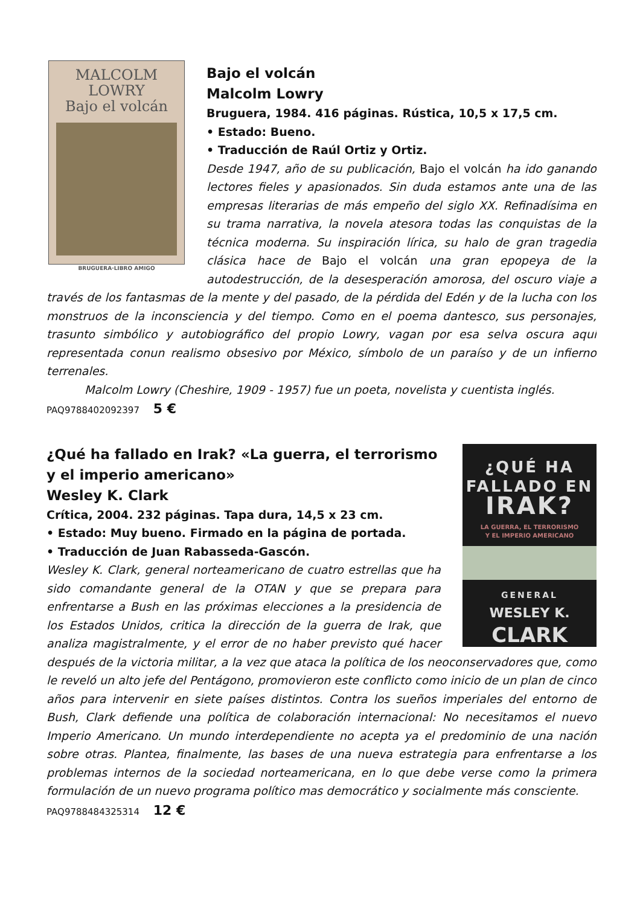MALCOLM
LOWRY
Bajo el volcán
BRUGUERA·LIBRO AMIGO
Bajo el volcán
Malcolm Lowry
Bruguera, 1984. 416 páginas. Rústica, 10,5 x 17,5 cm.
• Estado: Bueno.
• Traducción de Raúl Ortiz y Ortiz.
Desde 1947, año de su publicación, Bajo el volcán ha ido ganando lectores fieles y apasionados. Sin duda estamos ante una de las empresas literarias de más empeño del siglo XX. Refinadísima en su trama narrativa, la novela atesora todas las conquistas de la técnica moderna. Su inspiración lírica, su halo de gran tragedia clásica hace de Bajo el volcán una gran epopeya de la autodestrucción, de la desesperación amorosa, del oscuro viaje a través de los fantasmas de la mente y del pasado, de la pérdida del Edén y de la lucha con los monstruos de la inconsciencia y del tiempo. Como en el poema dantesco, sus personajes, trasunto simbólico y autobiográfico del propio Lowry, vagan por esa selva oscura aquí representada conun realismo obsesivo por México, símbolo de un paraíso y de un infierno terrenales.
Malcolm Lowry (Cheshire, 1909 - 1957) fue un poeta, novelista y cuentista inglés.
PAQ9788402092397 5 €
¿QUÉ HA
FALLADO EN
IRAK?
LA GUERRA, EL TERRORISMO
Y EL IMPERIO AMERICANO
GENERAL
WESLEY K.
CLARK
¿Qué ha fallado en Irak? «La guerra, el terrorismo y el imperio americano»
Wesley K. Clark
Crítica, 2004. 232 páginas. Tapa dura, 14,5 x 23 cm.
• Estado: Muy bueno. Firmado en la página de portada.
• Traducción de Juan Rabasseda-Gascón.
Wesley K. Clark, general norteamericano de cuatro estrellas que ha sido comandante general de la OTAN y que se prepara para enfrentarse a Bush en las próximas elecciones a la presidencia de los Estados Unidos, critica la dirección de la guerra de Irak, que analiza magistralmente, y el error de no haber previsto qué hacer después de la victoria militar, a la vez que ataca la política de los neoconservadores que, como le reveló un alto jefe del Pentágono, promovieron este conflicto como inicio de un plan de cinco años para intervenir en siete países distintos. Contra los sueños imperiales del entorno de Bush, Clark defiende una política de colaboración internacional: No necesitamos el nuevo Imperio Americano. Un mundo interdependiente no acepta ya el predominio de una nación sobre otras. Plantea, finalmente, las bases de una nueva estrategia para enfrentarse a los problemas internos de la sociedad norteamericana, en lo que debe verse como la primera formulación de un nuevo programa político mas democrático y socialmente más consciente.
PAQ9788484325314 12 €